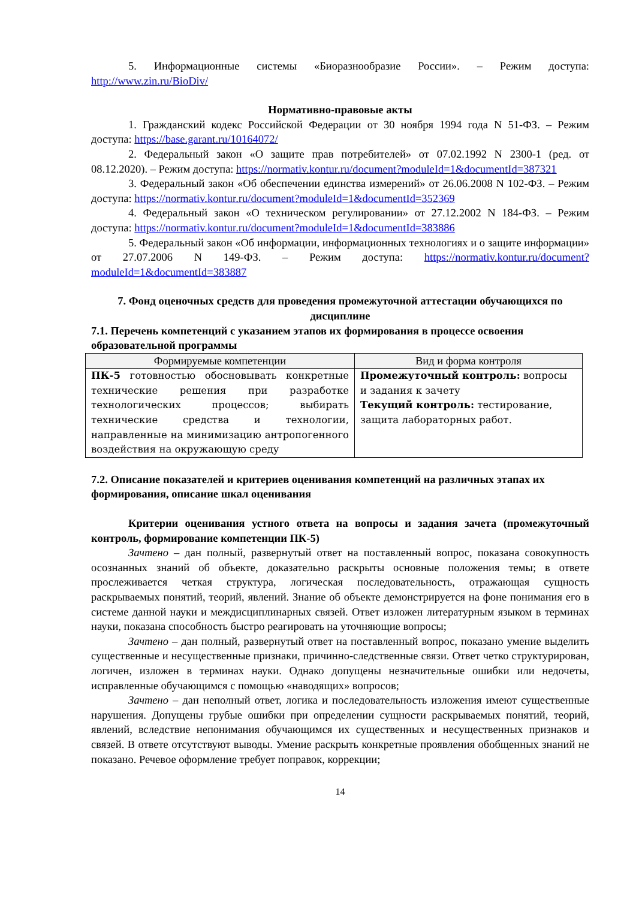5. Информационные системы «Биоразнообразие России». – Режим доступа: http://www.zin.ru/BioDiv/
Нормативно-правовые акты
1. Гражданский кодекс Российской Федерации от 30 ноября 1994 года N 51-ФЗ. – Режим доступа: https://base.garant.ru/10164072/
2. Федеральный закон «О защите прав потребителей» от 07.02.1992 N 2300-1 (ред. от 08.12.2020). – Режим доступа: https://normativ.kontur.ru/document?moduleId=1&documentId=387321
3. Федеральный закон «Об обеспечении единства измерений» от 26.06.2008 N 102-ФЗ. – Режим доступа: https://normativ.kontur.ru/document?moduleId=1&documentId=352369
4. Федеральный закон «О техническом регулировании» от 27.12.2002 N 184-ФЗ. – Режим доступа: https://normativ.kontur.ru/document?moduleId=1&documentId=383886
5. Федеральный закон «Об информации, информационных технологиях и о защите информации» от 27.07.2006 N 149-ФЗ. – Режим доступа: https://normativ.kontur.ru/document?moduleId=1&documentId=383887
7. Фонд оценочных средств для проведения промежуточной аттестации обучающихся по дисциплине
7.1. Перечень компетенций с указанием этапов их формирования в процессе освоения образовательной программы
| Формируемые компетенции | Вид и форма контроля |
| --- | --- |
| ПК-5 готовностью обосновывать конкретные технические решения при разработке технологических процессов; выбирать технические средства и технологии, направленные на минимизацию антропогенного воздействия на окружающую среду | Промежуточный контроль: вопросы и задания к зачету Текущий контроль: тестирование, защита лабораторных работ. |
7.2. Описание показателей и критериев оценивания компетенций на различных этапах их формирования, описание шкал оценивания
Критерии оценивания устного ответа на вопросы и задания зачета (промежуточный контроль, формирование компетенции ПК-5)
Зачтено – дан полный, развернутый ответ на поставленный вопрос, показана совокупность осознанных знаний об объекте, доказательно раскрыты основные положения темы; в ответе прослеживается четкая структура, логическая последовательность, отражающая сущность раскрываемых понятий, теорий, явлений. Знание об объекте демонстрируется на фоне понимания его в системе данной науки и междисциплинарных связей. Ответ изложен литературным языком в терминах науки, показана способность быстро реагировать на уточняющие вопросы;
Зачтено – дан полный, развернутый ответ на поставленный вопрос, показано умение выделить существенные и несущественные признаки, причинно-следственные связи. Ответ четко структурирован, логичен, изложен в терминах науки. Однако допущены незначительные ошибки или недочеты, исправленные обучающимся с помощью «наводящих» вопросов;
Зачтено – дан неполный ответ, логика и последовательность изложения имеют существенные нарушения. Допущены грубые ошибки при определении сущности раскрываемых понятий, теорий, явлений, вследствие непонимания обучающимся их существенных и несущественных признаков и связей. В ответе отсутствуют выводы. Умение раскрыть конкретные проявления обобщенных знаний не показано. Речевое оформление требует поправок, коррекции;
14